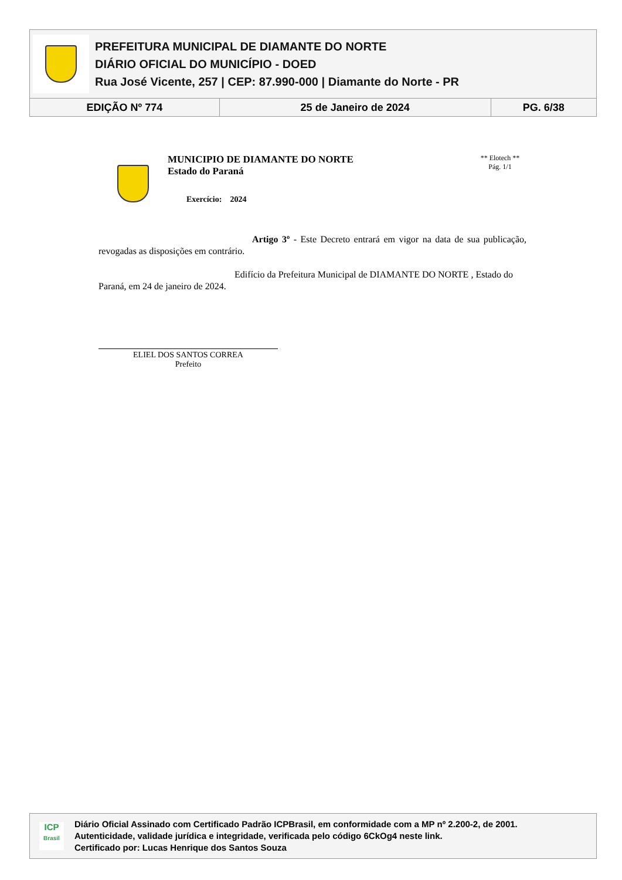PREFEITURA MUNICIPAL DE DIAMANTE DO NORTE
DIÁRIO OFICIAL DO MUNICÍPIO - DOED
Rua José Vicente, 257 | CEP: 87.990-000 | Diamante do Norte - PR
| EDIÇÃO Nº 774 | 25 de Janeiro de 2024 | PG. 6/38 |
MUNICIPIO DE DIAMANTE DO NORTE
Estado do Paraná
Exercício: 2024
** Elotech **
Pág. 1/1
Artigo 3º - Este Decreto entrará em vigor na data de sua publicação, revogadas as disposições em contrário.
Edifício da Prefeitura Municipal de DIAMANTE DO NORTE , Estado do Paraná, em 24 de janeiro de 2024.
ELIEL DOS SANTOS CORREA
Prefeito
ICP
Brasil
Diário Oficial Assinado com Certificado Padrão ICPBrasil, em conformidade com a MP nº 2.200-2, de 2001.
Autenticidade, validade jurídica e integridade, verificada pelo código 6CkOg4 neste link.
Certificado por: Lucas Henrique dos Santos Souza